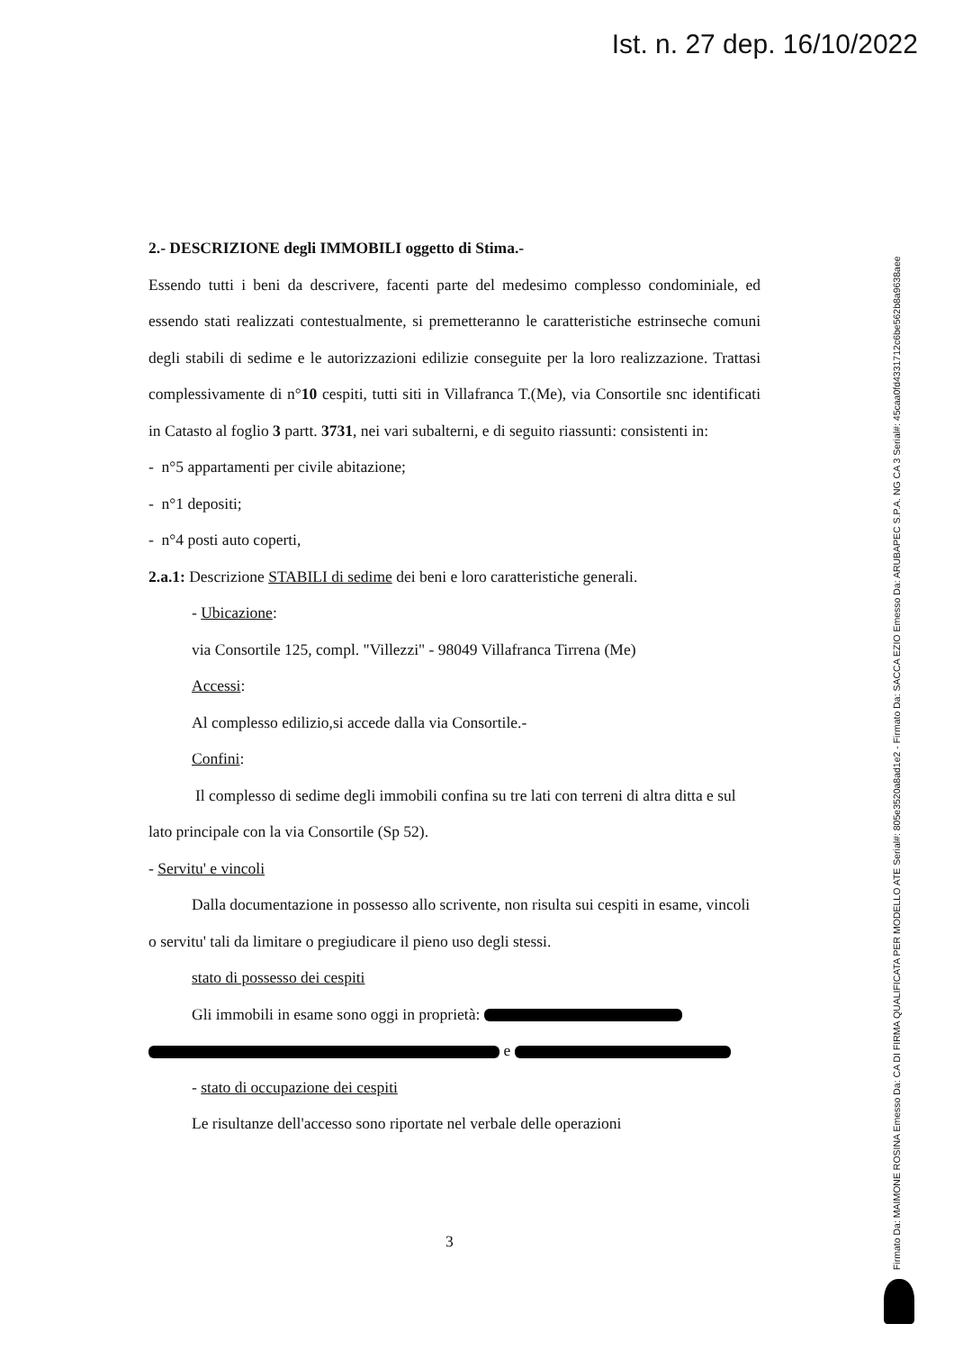Ist. n. 27 dep. 16/10/2022
2.- DESCRIZIONE degli IMMOBILI oggetto di Stima.-
Essendo tutti i beni da descrivere, facenti parte del medesimo complesso condominiale, ed essendo stati realizzati contestualmente, si premetteranno le caratteristiche estrinseche comuni degli stabili di sedime e le autorizzazioni edilizie conseguite per la loro realizzazione. Trattasi complessivamente di n°10 cespiti, tutti siti in Villafranca T.(Me), via Consortile snc identificati in Catasto al foglio 3 partt. 3731, nei vari subalterni, e di seguito riassunti: consistenti in:
- n°5 appartamenti per civile abitazione;
- n°1 depositi;
- n°4 posti auto coperti,
2.a.1: Descrizione STABILI di sedime dei beni e loro caratteristiche generali.
- Ubicazione:
via Consortile 125, compl. "Villezzi" - 98049 Villafranca Tirrena (Me)
Accessi:
Al complesso edilizio,si accede dalla via Consortile.-
Confini:
Il complesso di sedime degli immobili confina su tre lati con terreni di altra ditta e sul lato principale con la via Consortile (Sp 52).
- Servitu' e vincoli
Dalla documentazione in possesso allo scrivente, non risulta sui cespiti in esame, vincoli o servitu' tali da limitare o pregiudicare il pieno uso degli stessi.
stato di possesso dei cespiti
Gli immobili in esame sono oggi in proprietà:
e
- stato di occupazione dei cespiti
Le risultanze dell'accesso sono riportate nel verbale delle operazioni
3
Firmato Da: MAIMONE ROSINA Emesso Da: CA DI FIRMA QUALIFICATA PER MODELLO ATE Serial#: 805e3520a8ad1e2 - Firmato Da: SACCA EZIO Emesso Da: ARUBAPEC S.P.A. NG CA 3 Serial#: 45caa0fd4331712c6be562b8a9638aee